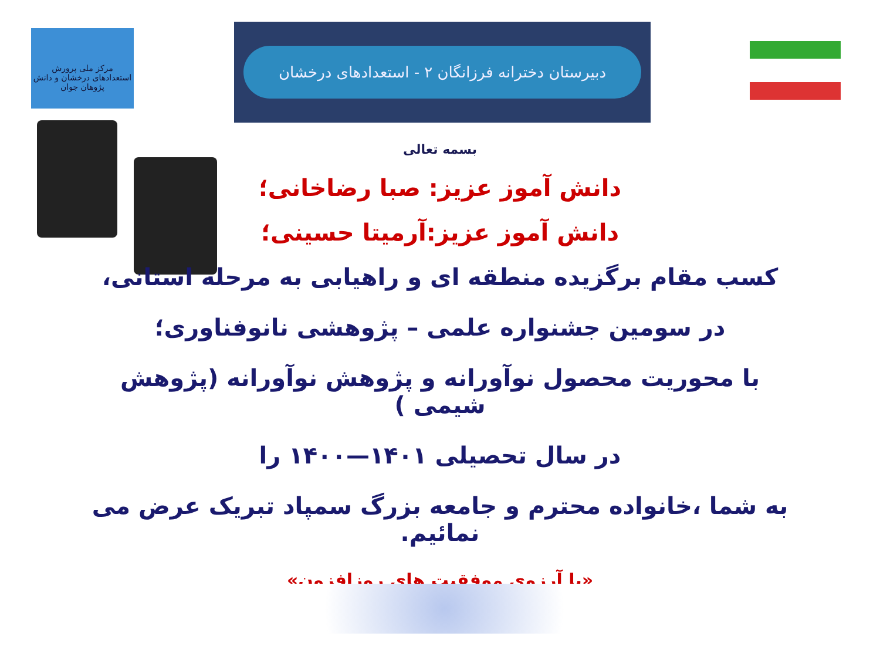مرکز ملی پرورش استعدادهای درخشان و دانش پژوهان جوان
دبیرستان دخترانه فرزانگان ۲ - استعدادهای درخشان
بسمه تعالی
دانش آموز عزیز: صبا رضاخانی؛
دانش آموز عزیز:آرمیتا حسینی؛
کسب مقام برگزیده منطقه ای و راهیابی به مرحله استانی،
در سومین جشنواره علمی – پژوهشی نانوفناوری؛
با محوریت محصول نوآورانه و پژوهش نوآورانه (پژوهش شیمی )
در سال تحصیلی ۱۴۰۱—۱۴۰۰ را
به شما ،خانواده محترم و جامعه بزرگ سمپاد تبریک عرض می نمائیم.
«با آرزوی موفقیت های روزافزون»